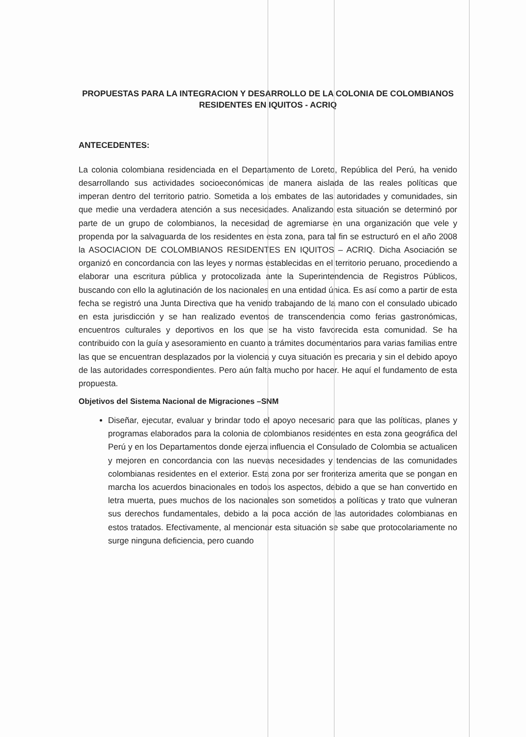PROPUESTAS PARA LA INTEGRACION Y DESARROLLO DE LA COLONIA DE COLOMBIANOS RESIDENTES EN IQUITOS - ACRIQ
ANTECEDENTES:
La colonia colombiana residenciada en el Departamento de Loreto, República del Perú, ha venido desarrollando sus actividades socioeconómicas de manera aislada de las reales políticas que imperan dentro del territorio patrio. Sometida a los embates de las autoridades y comunidades, sin que medie una verdadera atención a sus necesidades. Analizando esta situación se determinó por parte de un grupo de colombianos, la necesidad de agremiarse en una organización que vele y propenda por la salvaguarda de los residentes en esta zona, para tal fin se estructuró en el año 2008 la ASOCIACION DE COLOMBIANOS RESIDENTES EN IQUITOS – ACRIQ. Dicha Asociación se organizó en concordancia con las leyes y normas establecidas en el territorio peruano, procediendo a elaborar una escritura pública y protocolizada ante la Superintendencia de Registros Públicos, buscando con ello la aglutinación de los nacionales en una entidad única. Es así como a partir de esta fecha se registró una Junta Directiva que ha venido trabajando de la mano con el consulado ubicado en esta jurisdicción y se han realizado eventos de transcendencia como ferias gastronómicas, encuentros culturales y deportivos en los que se ha visto favorecida esta comunidad. Se ha contribuido con la guía y asesoramiento en cuanto a trámites documentarios para varias familias entre las que se encuentran desplazados por la violencia y cuya situación es precaria y sin el debido apoyo de las autoridades correspondientes. Pero aún falta mucho por hacer. He aquí el fundamento de esta propuesta.
Objetivos del Sistema Nacional de Migraciones –SNM
Diseñar, ejecutar, evaluar y brindar todo el apoyo necesario para que las políticas, planes y programas elaborados para la colonia de colombianos residentes en esta zona geográfica del Perú y en los Departamentos donde ejerza influencia el Consulado de Colombia se actualicen y mejoren en concordancia con las nuevas necesidades y tendencias de las comunidades colombianas residentes en el exterior. Esta zona por ser fronteriza amerita que se pongan en marcha los acuerdos binacionales en todos los aspectos, debido a que se han convertido en letra muerta, pues muchos de los nacionales son sometidos a políticas y trato que vulneran sus derechos fundamentales, debido a la poca acción de las autoridades colombianas en estos tratados. Efectivamente, al mencionar esta situación se sabe que protocolariamente no surge ninguna deficiencia, pero cuando